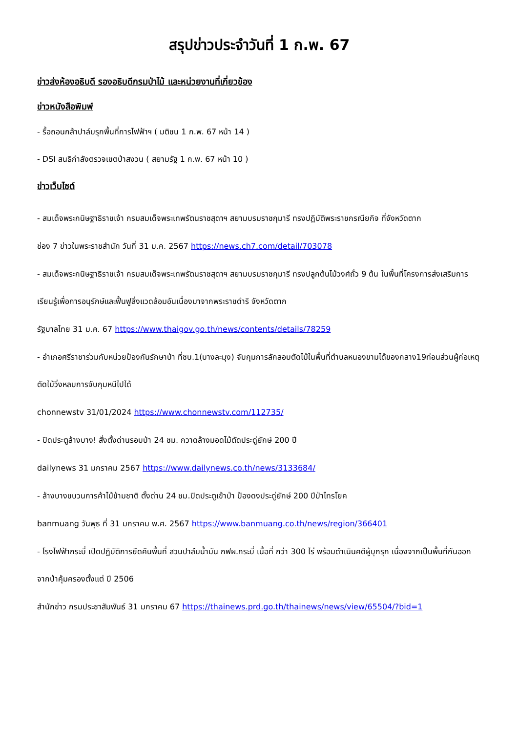สรุปข่าวประจำวันที่ 1 ก.พ. 67
ข่าวส่งห้องอธิบดี รองอธิบดีกรมป่าไม้ และหน่วยงานที่เกี่ยวข้อง
ข่าวหนังสือพิมพ์
- รื้อถอนกล้าปาล์มรุกพื้นที่การไฟฟ้าฯ ( มติชน 1 ก.พ. 67 หน้า 14 )
- DSI สนธิกำลังตรวจเขตป่าสงวน ( สยามรัฐ 1 ก.พ. 67 หน้า 10 )
ข่าวเว็บไซต์
- สมเด็จพระกนิษฐาธิราชเจ้า กรมสมเด็จพระเทพรัตนราชสุดาฯ สยามบรมราชกุมารี ทรงปฏิบัติพระราชกรณียกิจ ที่จังหวัดตาก
ช่อง 7 ข่าวในพระราชสำนัก วันที่ 31 ม.ค. 2567 https://news.ch7.com/detail/703078
- สมเด็จพระกนิษฐาธิราชเจ้า กรมสมเด็จพระเทพรัตนราชสุดาฯ สยามบรมราชกุมารี ทรงปลูกต้นไม้วงศ์ถั่ว 9 ต้น ในพื้นที่โครงการส่งเสริมการเรียนรู้เพื่อการอนุรักษ์และฟื้นฟูสิ่งแวดล้อมอันเนื่องมาจากพระราชดำริ จังหวัดตาก
รัฐบาลไทย 31 ม.ค. 67 https://www.thaigov.go.th/news/contents/details/78259
- อำเภอศรีราชาร่วมกับหน่วยป้องกันรักษาป่า ที่ชบ.1(บางละมุง) จับกุมการลักลอบตัดไม้ในพื้นที่ตำบลหนองขามได้ของกลาง19ท่อนส่วนผู้ก่อเหตุตัดไม้วิ่งหลบการจับกุมหนีไปได้
chonnewstv 31/01/2024 https://www.chonnewstv.com/112735/
- ปิดประตูล้างบาง! สั่งตั้งด่านรอบป่า 24 ชม. กวาดล้างมอดไม้ตัดประดู่ยักษ์ 200 ปี
dailynews 31 มกราคม 2567 https://www.dailynews.co.th/news/3133684/
- ล้างบางขบวนการค้าไม้ข้ามชาติ ตั้งด่าน 24 ชม.ปิดประตูเข้าป่า ป้องดงประดู่ยักษ์ 200 ปีป่าไทรโยค
banmuang วันพุธ ที่ 31 มกราคม พ.ศ. 2567 https://www.banmuang.co.th/news/region/366401
- โรงไฟฟ้ากระบี่ เปิดปฏิบัติการยึดคืนพื้นที่ สวนปาล์มน้ำมัน กฟผ.กระบี่ เนื้อที่ กว่า 300 ไร่ พร้อมดำเนินคดีผู้บุกรุก เนื่องจากเป็นพื้นที่กันออกจากป่าคุ้มครองตั้งแต่ ปี 2506
สำนักข่าว กรมประชาสัมพันธ์ 31 มกราคม 67 https://thainews.prd.go.th/thainews/news/view/65504/?bid=1